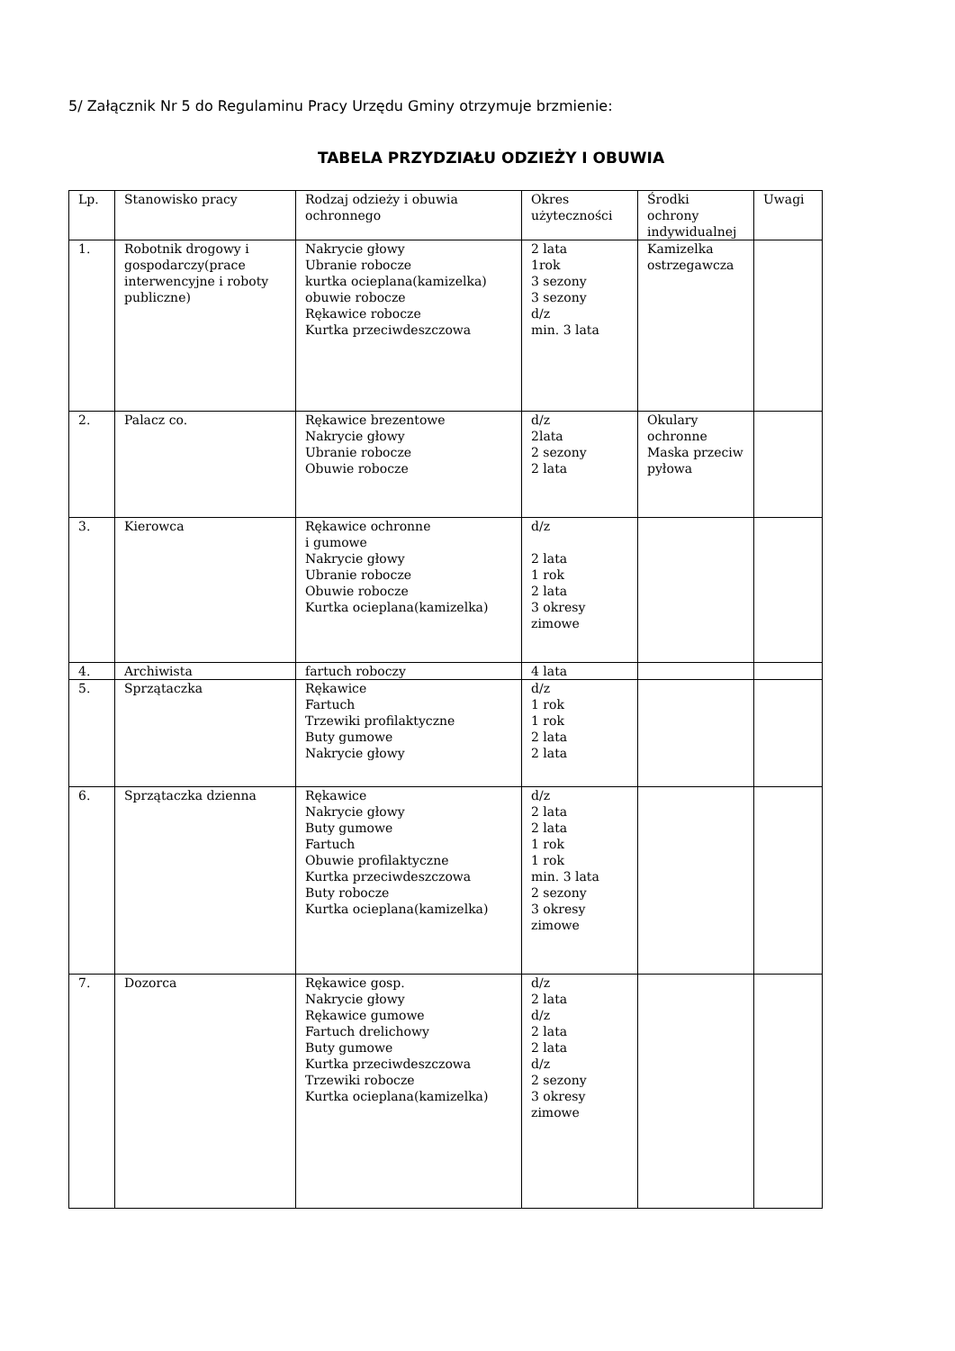5/ Załącznik Nr 5 do Regulaminu Pracy Urzędu Gminy otrzymuje brzmienie:
TABELA PRZYDZIAŁU ODZIEŻY I OBUWIA
| Lp. | Stanowisko pracy | Rodzaj odzieży i obuwia ochronnego | Okres użyteczności | Środki ochrony indywidualnej | Uwagi |
| 1. | Robotnik drogowy i gospodarczy(prace interwencyjne i roboty publiczne) | Nakrycie głowy Ubranie robocze kurtka ocieplana(kamizelka) obuwie robocze Rękawice robocze Kurtka przeciwdeszczowa | 2 lata 1rok 3 sezony 3 sezony d/z min. 3 lata | Kamizelka ostrzegawcza | |
| 2. | Palacz co. | Rękawice brezentowe Nakrycie głowy Ubranie robocze Obuwie robocze | d/z 2lata 2 sezony 2 lata | Okulary ochronne Maska przeciw pyłowa | |
| 3. | Kierowca | Rękawice ochronne i gumowe Nakrycie głowy Ubranie robocze Obuwie robocze Kurtka ocieplana(kamizelka) | d/z 2 lata 1 rok 2 lata 3 okresy zimowe | | |
| 4. | Archiwista | fartuch roboczy | 4 lata | | |
| 5. | Sprzątaczka | Rękawice Fartuch Trzewiki profilaktyczne Buty gumowe Nakrycie głowy | d/z 1 rok 1 rok 2 lata 2 lata | | |
| 6. | Sprzątaczka dzienna | Rękawice Nakrycie głowy Buty gumowe Fartuch Obuwie profilaktyczne Kurtka przeciwdeszczowa Buty robocze Kurtka ocieplana(kamizelka) | d/z 2 lata 2 lata 1 rok 1 rok min. 3 lata 2 sezony 3 okresy zimowe | | |
| 7. | Dozorca | Rękawice gosp. Nakrycie głowy Rękawice gumowe Fartuch drelichowy Buty gumowe Kurtka przeciwdeszczowa Trzewiki robocze Kurtka ocieplana(kamizelka) | d/z 2 lata d/z 2 lata 2 lata d/z 2 sezony 3 okresy zimowe | | |